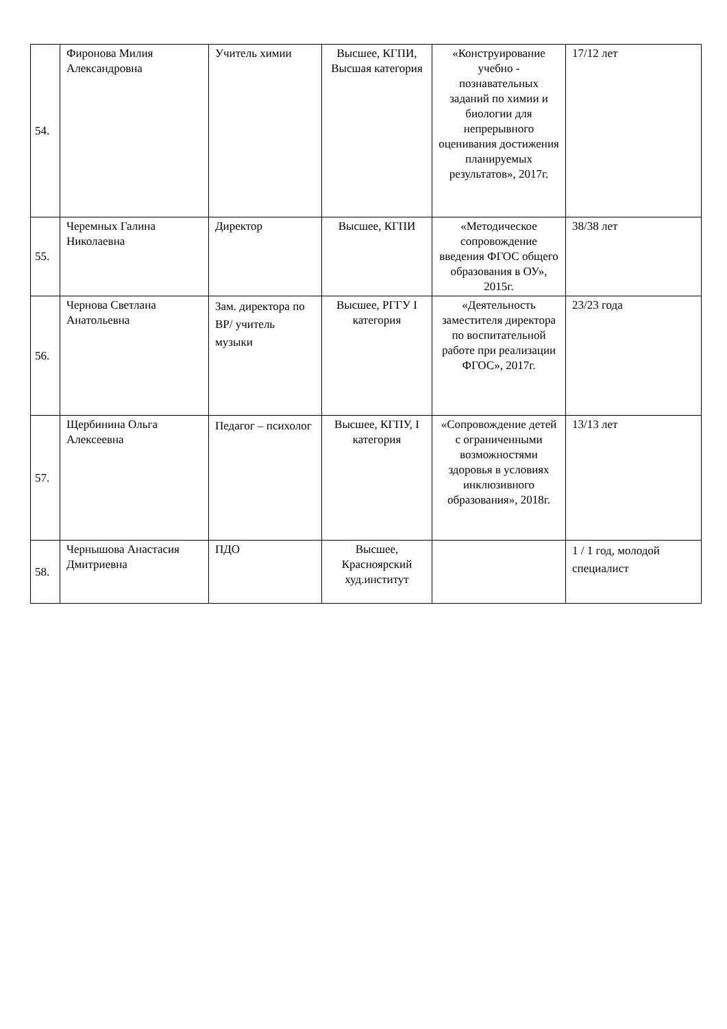| 54. | Фиронова Милия Александровна | Учитель химии | Высшее, КГПИ, Высшая категория | «Конструирование учебно - познавательных заданий по химии и биологии для непрерывного оценивания достижения планируемых результатов», 2017г. | 17/12 лет |
| 55. | Черемных Галина Николаевна | Директор | Высшее, КГПИ | «Методическое сопровождение введения ФГОС общего образования в ОУ», 2015г. | 38/38 лет |
| 56. | Чернова Светлана Анатольевна | Зам. директора по ВР/ учитель музыки | Высшее, РГГУ I категория | «Деятельность заместителя директора по воспитательной работе при реализации ФГОС», 2017г. | 23/23 года |
| 57. | Щербинина Ольга Алексеевна | Педагог – психолог | Высшее, КГПУ, I категория | «Сопровождение детей с ограниченными возможностями здоровья в условиях инклюзивного образования», 2018г. | 13/13 лет |
| 58. | Чернышова Анастасия Дмитриевна | ПДО | Высшее, Красноярский худ.институт | | 1 / 1 год, молодой специалист |